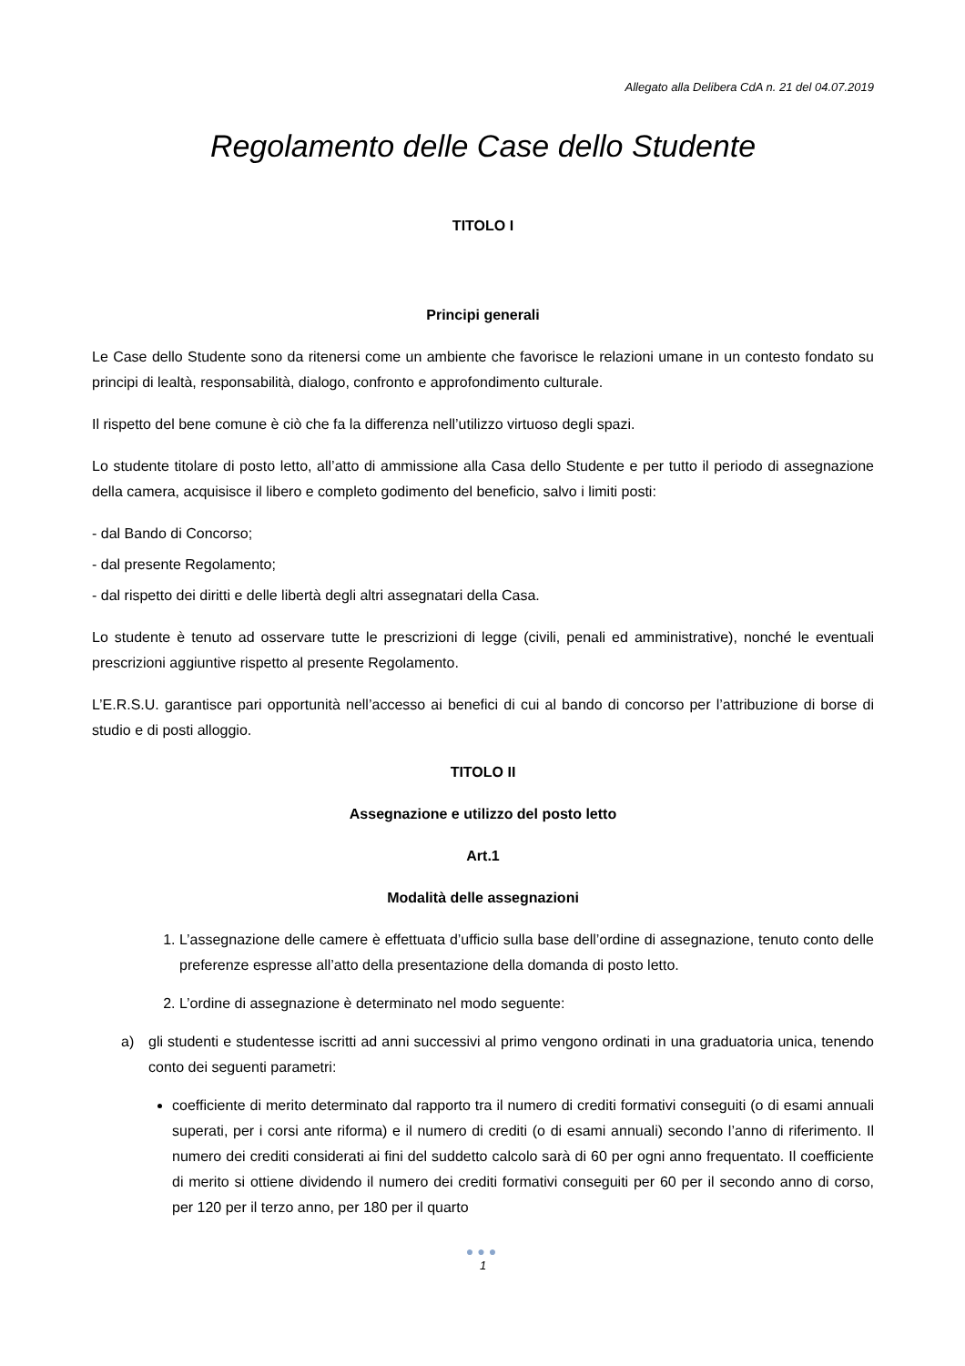Allegato alla Delibera CdA n. 21 del 04.07.2019
Regolamento delle Case dello Studente
TITOLO I
Principi generali
Le Case dello Studente sono da ritenersi come un ambiente che favorisce le relazioni umane in un contesto fondato su principi di lealtà, responsabilità, dialogo, confronto e approfondimento culturale.
Il rispetto del bene comune è ciò che fa la differenza nell’utilizzo virtuoso degli spazi.
Lo studente titolare di posto letto, all’atto di ammissione alla Casa dello Studente e per tutto il periodo di assegnazione della camera, acquisisce il libero e completo godimento del beneficio, salvo i limiti posti:
- dal Bando di Concorso;
- dal presente Regolamento;
- dal rispetto dei diritti e delle libertà degli altri assegnatari della Casa.
Lo studente è tenuto ad osservare tutte le prescrizioni di legge (civili, penali ed amministrative), nonché le eventuali prescrizioni aggiuntive rispetto al presente Regolamento.
L’E.R.S.U. garantisce pari opportunità nell’accesso ai benefici di cui al bando di concorso per l’attribuzione di borse di studio e di posti alloggio.
TITOLO II
Assegnazione e utilizzo del posto letto
Art.1
Modalità delle assegnazioni
1. L’assegnazione delle camere è effettuata d’ufficio sulla base dell’ordine di assegnazione, tenuto conto delle preferenze espresse all’atto della presentazione della domanda di posto letto.
2. L’ordine di assegnazione è determinato nel modo seguente:
a) gli studenti e studentesse iscritti ad anni successivi al primo vengono ordinati in una graduatoria unica, tenendo conto dei seguenti parametri:
coefficiente di merito determinato dal rapporto tra il numero di crediti formativi conseguiti (o di esami annuali superati, per i corsi ante riforma) e il numero di crediti (o di esami annuali) secondo l’anno di riferimento. Il numero dei crediti considerati ai fini del suddetto calcolo sarà di 60 per ogni anno frequentato. Il coefficiente di merito si ottiene dividendo il numero dei crediti formativi conseguiti per 60 per il secondo anno di corso, per 120 per il terzo anno, per 180 per il quarto
●●●
1